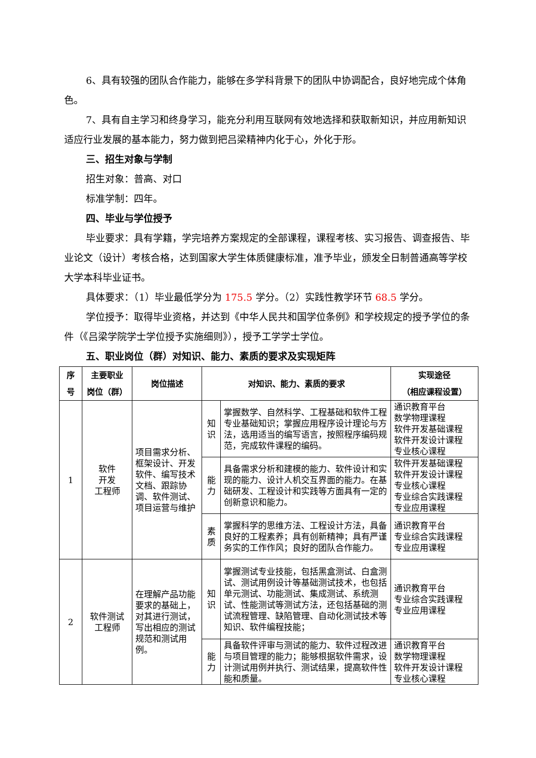6、具有较强的团队合作能力，能够在多学科背景下的团队中协调配合，良好地完成个体角色。
7、具有自主学习和终身学习，能充分利用互联网有效地选择和获取新知识，并应用新知识适应行业发展的基本能力，努力做到把吕梁精神内化于心，外化于形。
三、招生对象与学制
招生对象：普高、对口
标准学制：四年。
四、毕业与学位授予
毕业要求：具有学籍，学完培养方案规定的全部课程，课程考核、实习报告、调查报告、毕业论文（设计）考核合格，达到国家大学生体质健康标准，准予毕业，颁发全日制普通高等学校大学本科毕业证书。
具体要求：（1）毕业最低学分为 175.5 学分。（2）实践性教学环节 68.5 学分。
学位授予：取得毕业资格，并达到《中华人民共和国学位条例》和学校规定的授予学位的条件（《吕梁学院学士学位授予实施细则》），授予工学学士学位。
五、职业岗位（群）对知识、能力、素质的要求及实现矩阵
| 序 号 | 主要职业 岗位（群） | 岗位描述 | 对知识、能力、素质的要求 | | 实现途径 （相应课程设置） |
| --- | --- | --- | --- | --- | --- |
| 1 | 软件 开发 工程师 | 项目需求分析、框架设计、开发软件、编写技术文档、跟踪协调、软件测试、项目运营与维护 | 知 识 | 掌握数学、自然科学、工程基础和软件工程专业基础知识；掌握应用程序设计理论与方法，选用适当的编写语言，按照程序编码规范，完成软件课程的编码。 | 通识教育平台 数学物理课程 软件开发基础课程 软件开发设计课程 专业核心课程 |
| | | | 能 力 | 具备需求分析和建模的能力、软件设计和实现的能力、设计人机交互界面的能力。在基础研发、工程设计和实践等方面具有一定的创新意识和能力。 | 软件开发基础课程 软件开发设计课程 专业核心课程 专业综合实践课程 专业应用课程 |
| | | | 素 质 | 掌握科学的思维方法、工程设计方法，具备良好的工程素养；具有创新精神；具有严谨务实的工作作风；良好的团队合作能力。 | 通识教育平台 专业综合实践课程 专业应用课程 |
| 2 | 软件测试 工程师 | 在理解产品功能要求的基础上，对其进行测试，写出相应的测试规范和测试用例。 | 知 识 | 掌握测试专业技能，包括黑盒测试、白盒测试、测试用例设计等基础测试技术，也包括单元测试、功能测试、集成测试、系统测试、性能测试等测试方法，还包括基础的测试流程管理、缺陷管理、自动化测试技术等知识、软件编程技能； | 通识教育平台 专业综合实践课程 专业应用课程 |
| | | | 能 力 | 具备软件评审与测试的能力、软件过程改进与项目管理的能力；能够根据软件需求，设计测试用例并执行、测试结果，提高软件性能和质量。 | 通识教育平台 数学物理课程 软件开发设计课程 专业核心课程 |